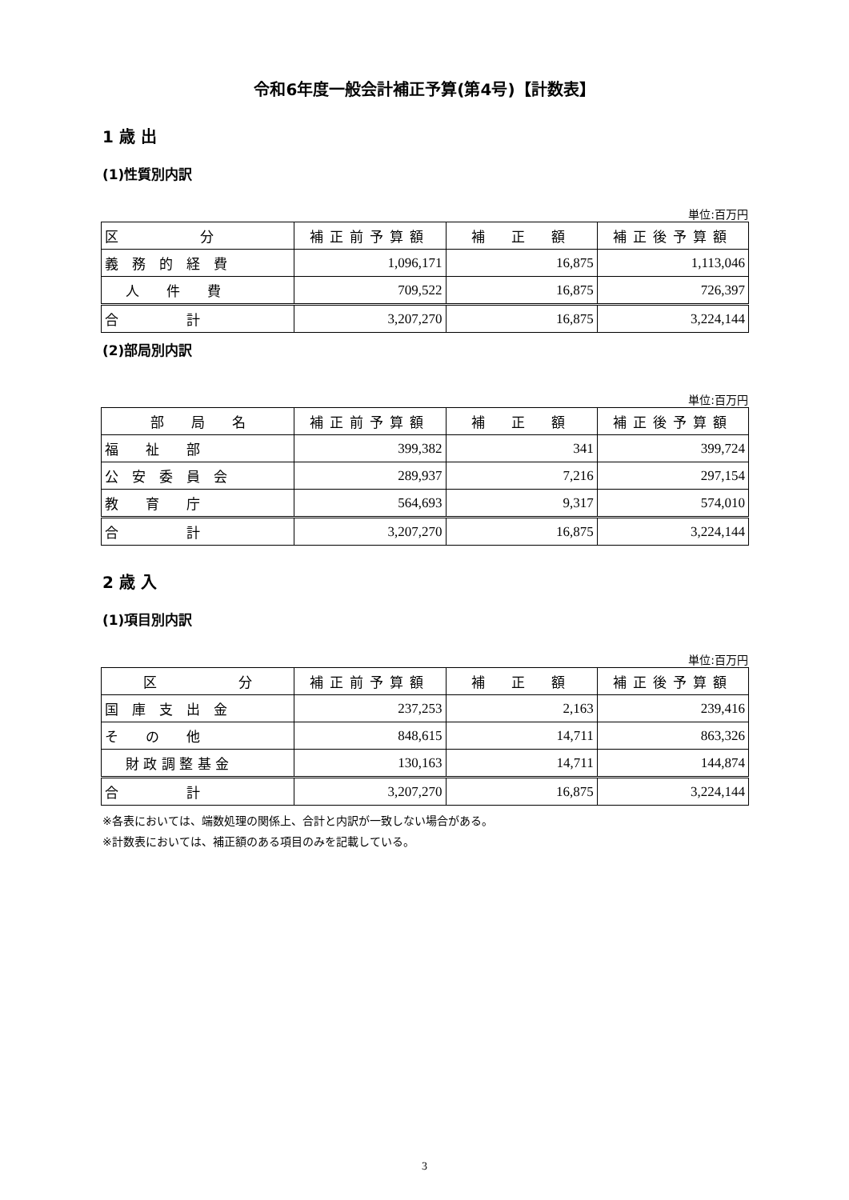令和6年度一般会計補正予算(第4号)【計数表】
1 歳 出
(1)性質別内訳
単位:百万円
| 区 分 | 補正前予算額 | 補 正 額 | 補正後予算額 |
| --- | --- | --- | --- |
| 義 務 的 経 費 | 1,096,171 | 16,875 | 1,113,046 |
| 人 件 費 | 709,522 | 16,875 | 726,397 |
| 合 計 | 3,207,270 | 16,875 | 3,224,144 |
(2)部局別内訳
単位:百万円
| 部 局 名 | 補正前予算額 | 補 正 額 | 補正後予算額 |
| --- | --- | --- | --- |
| 福 祉 部 | 399,382 | 341 | 399,724 |
| 公 安 委 員 会 | 289,937 | 7,216 | 297,154 |
| 教 育 庁 | 564,693 | 9,317 | 574,010 |
| 合 計 | 3,207,270 | 16,875 | 3,224,144 |
2 歳 入
(1)項目別内訳
単位:百万円
| 区 分 | 補正前予算額 | 補 正 額 | 補正後予算額 |
| --- | --- | --- | --- |
| 国 庫 支 出 金 | 237,253 | 2,163 | 239,416 |
| そ の 他 | 848,615 | 14,711 | 863,326 |
| 財 政 調 整 基 金 | 130,163 | 14,711 | 144,874 |
| 合 計 | 3,207,270 | 16,875 | 3,224,144 |
※各表においては、端数処理の関係上、合計と内訳が一致しない場合がある。
※計数表においては、補正額のある項目のみを記載している。
3